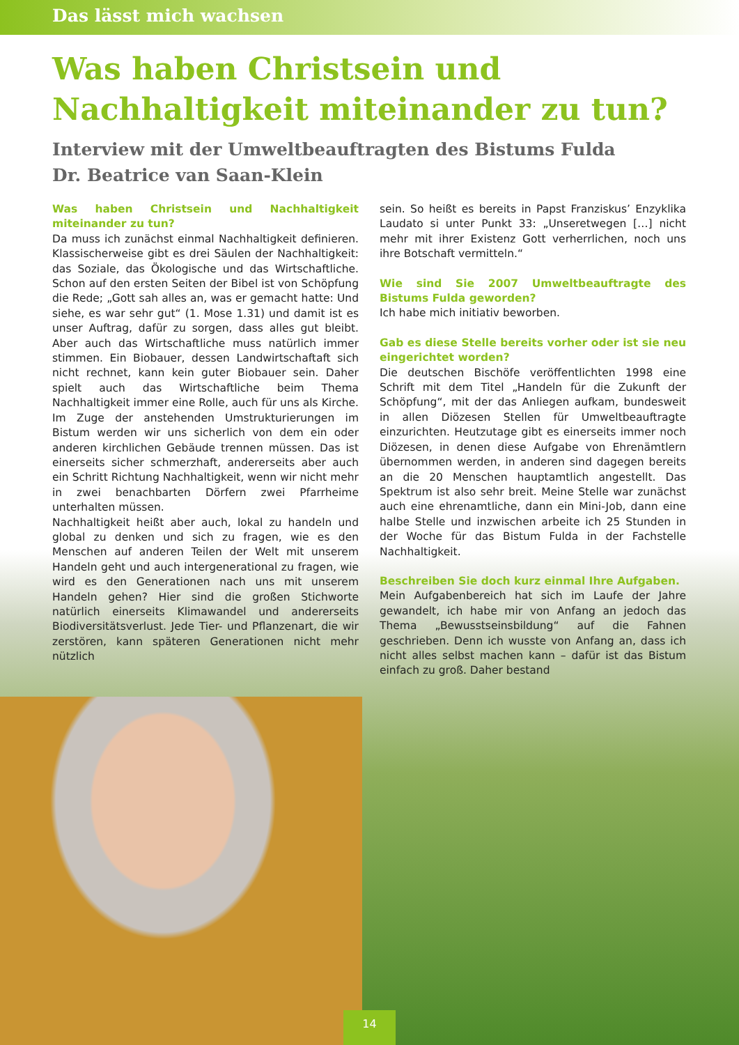Das lässt mich wachsen
Was haben Christsein und Nachhaltigkeit miteinander zu tun?
Interview mit der Umweltbeauftragten des Bistums Fulda
Dr. Beatrice van Saan-Klein
Was haben Christsein und Nachhaltigkeit miteinander zu tun?
Da muss ich zunächst einmal Nachhaltigkeit definieren. Klassischerweise gibt es drei Säulen der Nachhaltigkeit: das Soziale, das Ökologische und das Wirtschaftliche. Schon auf den ersten Seiten der Bibel ist von Schöpfung die Rede; „Gott sah alles an, was er gemacht hatte: Und siehe, es war sehr gut“ (1. Mose 1.31) und damit ist es unser Auftrag, dafür zu sorgen, dass alles gut bleibt. Aber auch das Wirtschaftliche muss natürlich immer stimmen. Ein Biobauer, dessen Landwirtschaftaft sich nicht rechnet, kann kein guter Biobauer sein. Daher spielt auch das Wirtschaftliche beim Thema Nachhaltigkeit immer eine Rolle, auch für uns als Kirche. Im Zuge der anstehenden Umstrukturierungen im Bistum werden wir uns sicherlich von dem ein oder anderen kirchlichen Gebäude trennen müssen. Das ist einerseits sicher schmerzhaft, andererseits aber auch ein Schritt Richtung Nachhaltigkeit, wenn wir nicht mehr in zwei benachbarten Dörfern zwei Pfarrheime unterhalten müssen.
Nachhaltigkeit heißt aber auch, lokal zu handeln und global zu denken und sich zu fragen, wie es den Menschen auf anderen Teilen der Welt mit unserem Handeln geht und auch intergenerational zu fragen, wie wird es den Generationen nach uns mit unserem Handeln gehen? Hier sind die großen Stichworte natürlich einerseits Klimawandel und andererseits Biodiversitätsverlust. Jede Tier- und Pflanzenart, die wir zerstören, kann späteren Generationen nicht mehr nützlich
sein. So heißt es bereits in Papst Franziskus’ Enzyklika Laudato si unter Punkt 33: „Unseretwegen […] nicht mehr mit ihrer Existenz Gott verherrlichen, noch uns ihre Botschaft vermitteln.“
Wie sind Sie 2007 Umweltbeauftragte des Bistums Fulda geworden?
Ich habe mich initiativ beworben.
Gab es diese Stelle bereits vorher oder ist sie neu eingerichtet worden?
Die deutschen Bischöfe veröffentlichten 1998 eine Schrift mit dem Titel „Handeln für die Zukunft der Schöpfung“, mit der das Anliegen aufkam, bundesweit in allen Diözesen Stellen für Umweltbeauftragte einzurichten. Heutzutage gibt es einerseits immer noch Diözesen, in denen diese Aufgabe von Ehrenämtlern übernommen werden, in anderen sind dagegen bereits an die 20 Menschen hauptamtlich angestellt. Das Spektrum ist also sehr breit. Meine Stelle war zunächst auch eine ehrenamtliche, dann ein Mini-Job, dann eine halbe Stelle und inzwischen arbeite ich 25 Stunden in der Woche für das Bistum Fulda in der Fachstelle Nachhaltigkeit.
Beschreiben Sie doch kurz einmal Ihre Aufgaben.
Mein Aufgabenbereich hat sich im Laufe der Jahre gewandelt, ich habe mir von Anfang an jedoch das Thema „Bewusstseinsbildung“ auf die Fahnen geschrieben. Denn ich wusste von Anfang an, dass ich nicht alles selbst machen kann – dafür ist das Bistum einfach zu groß. Daher bestand
14